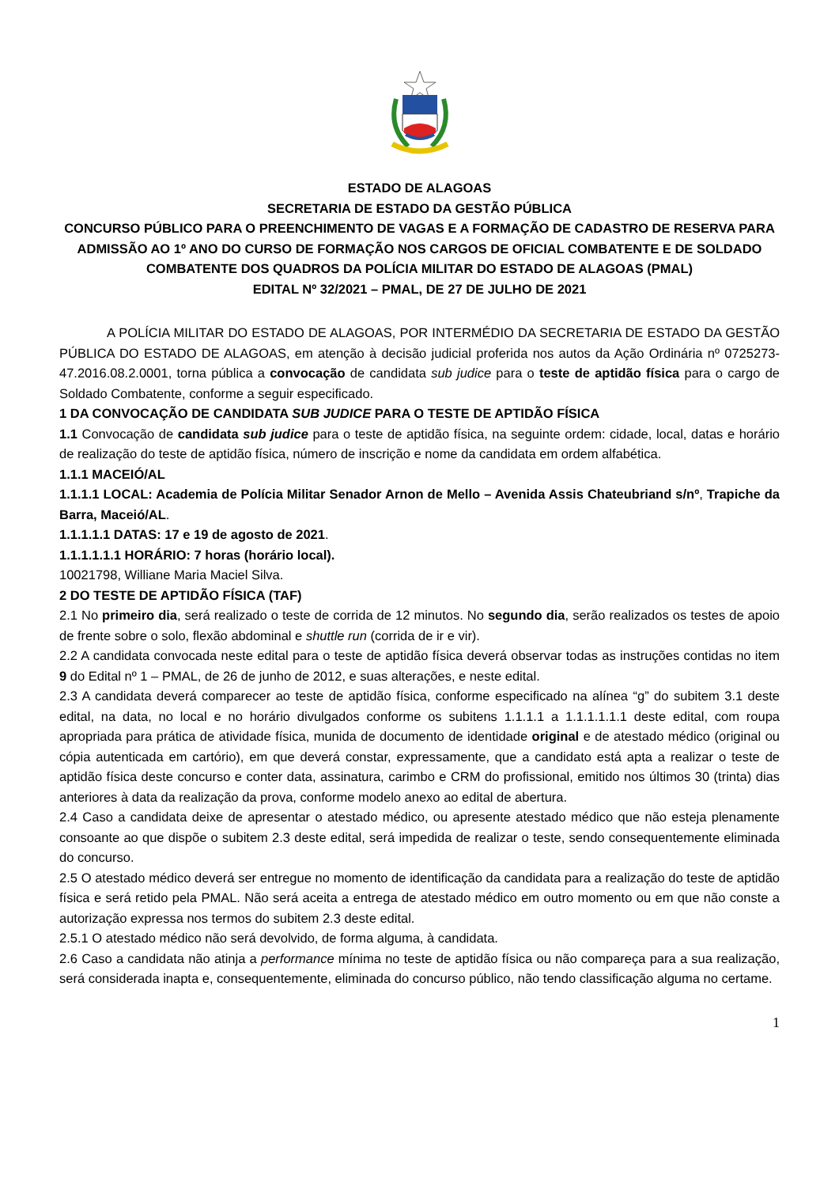ESTADO DE ALAGOAS
SECRETARIA DE ESTADO DA GESTÃO PÚBLICA
CONCURSO PÚBLICO PARA O PREENCHIMENTO DE VAGAS E A FORMAÇÃO DE CADASTRO DE RESERVA PARA ADMISSÃO AO 1º ANO DO CURSO DE FORMAÇÃO NOS CARGOS DE OFICIAL COMBATENTE E DE SOLDADO COMBATENTE DOS QUADROS DA POLÍCIA MILITAR DO ESTADO DE ALAGOAS (PMAL)
EDITAL Nº 32/2021 – PMAL, DE 27 DE JULHO DE 2021
A POLÍCIA MILITAR DO ESTADO DE ALAGOAS, POR INTERMÉDIO DA SECRETARIA DE ESTADO DA GESTÃO PÚBLICA DO ESTADO DE ALAGOAS, em atenção à decisão judicial proferida nos autos da Ação Ordinária nº 0725273-47.2016.08.2.0001, torna pública a convocação de candidata sub judice para o teste de aptidão física para o cargo de Soldado Combatente, conforme a seguir especificado.
1 DA CONVOCAÇÃO DE CANDIDATA SUB JUDICE PARA O TESTE DE APTIDÃO FÍSICA
1.1 Convocação de candidata sub judice para o teste de aptidão física, na seguinte ordem: cidade, local, datas e horário de realização do teste de aptidão física, número de inscrição e nome da candidata em ordem alfabética.
1.1.1 MACEIÓ/AL
1.1.1.1 LOCAL: Academia de Polícia Militar Senador Arnon de Mello – Avenida Assis Chateubriand s/nº, Trapiche da Barra, Maceió/AL.
1.1.1.1.1 DATAS: 17 e 19 de agosto de 2021.
1.1.1.1.1.1 HORÁRIO: 7 horas (horário local).
10021798, Williane Maria Maciel Silva.
2 DO TESTE DE APTIDÃO FÍSICA (TAF)
2.1 No primeiro dia, será realizado o teste de corrida de 12 minutos. No segundo dia, serão realizados os testes de apoio de frente sobre o solo, flexão abdominal e shuttle run (corrida de ir e vir).
2.2 A candidata convocada neste edital para o teste de aptidão física deverá observar todas as instruções contidas no item 9 do Edital nº 1 – PMAL, de 26 de junho de 2012, e suas alterações, e neste edital.
2.3 A candidata deverá comparecer ao teste de aptidão física, conforme especificado na alínea “g” do subitem 3.1 deste edital, na data, no local e no horário divulgados conforme os subitens 1.1.1.1 a 1.1.1.1.1.1 deste edital, com roupa apropriada para prática de atividade física, munida de documento de identidade original e de atestado médico (original ou cópia autenticada em cartório), em que deverá constar, expressamente, que a candidato está apta a realizar o teste de aptidão física deste concurso e conter data, assinatura, carimbo e CRM do profissional, emitido nos últimos 30 (trinta) dias anteriores à data da realização da prova, conforme modelo anexo ao edital de abertura.
2.4 Caso a candidata deixe de apresentar o atestado médico, ou apresente atestado médico que não esteja plenamente consoante ao que dispõe o subitem 2.3 deste edital, será impedida de realizar o teste, sendo consequentemente eliminada do concurso.
2.5 O atestado médico deverá ser entregue no momento de identificação da candidata para a realização do teste de aptidão física e será retido pela PMAL. Não será aceita a entrega de atestado médico em outro momento ou em que não conste a autorização expressa nos termos do subitem 2.3 deste edital.
2.5.1 O atestado médico não será devolvido, de forma alguma, à candidata.
2.6 Caso a candidata não atinja a performance mínima no teste de aptidão física ou não compareça para a sua realização, será considerada inapta e, consequentemente, eliminada do concurso público, não tendo classificação alguma no certame.
1